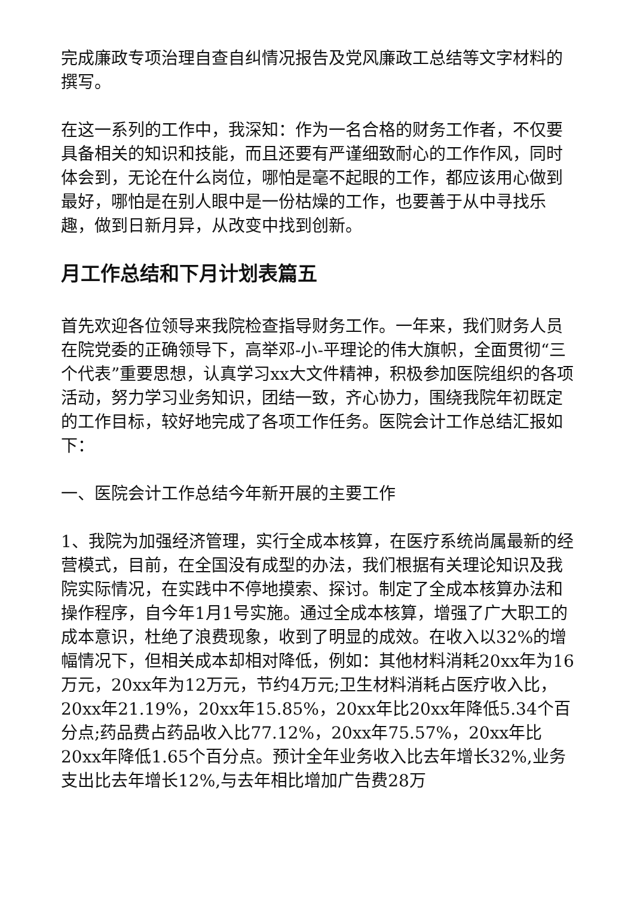完成廉政专项治理自查自纠情况报告及党风廉政工总结等文字材料的撰写。
在这一系列的工作中，我深知：作为一名合格的财务工作者，不仅要具备相关的知识和技能，而且还要有严谨细致耐心的工作作风，同时体会到，无论在什么岗位，哪怕是毫不起眼的工作，都应该用心做到最好，哪怕是在别人眼中是一份枯燥的工作，也要善于从中寻找乐趣，做到日新月异，从改变中找到创新。
月工作总结和下月计划表篇五
首先欢迎各位领导来我院检查指导财务工作。一年来，我们财务人员在院党委的正确领导下，高举邓-小-平理论的伟大旗帜，全面贯彻“三个代表”重要思想，认真学习xx大文件精神，积极参加医院组织的各项活动，努力学习业务知识，团结一致，齐心协力，围绕我院年初既定的工作目标，较好地完成了各项工作任务。医院会计工作总结汇报如下：
一、医院会计工作总结今年新开展的主要工作
1、我院为加强经济管理，实行全成本核算，在医疗系统尚属最新的经营模式，目前，在全国没有成型的办法，我们根据有关理论知识及我院实际情况，在实践中不停地摸索、探讨。制定了全成本核算办法和操作程序，自今年1月1号实施。通过全成本核算，增强了广大职工的成本意识，杜绝了浪费现象，收到了明显的成效。在收入以32%的增幅情况下，但相关成本却相对降低，例如：其他材料消耗20xx年为16万元，20xx年为12万元，节约4万元;卫生材料消耗占医疗收入比，20xx年21.19%，20xx年15.85%，20xx年比20xx年降低5.34个百分点;药品费占药品收入比77.12%，20xx年75.57%，20xx年比20xx年降低1.65个百分点。预计全年业务收入比去年增长32%,业务支出比去年增长12%,与去年相比增加广告费28万